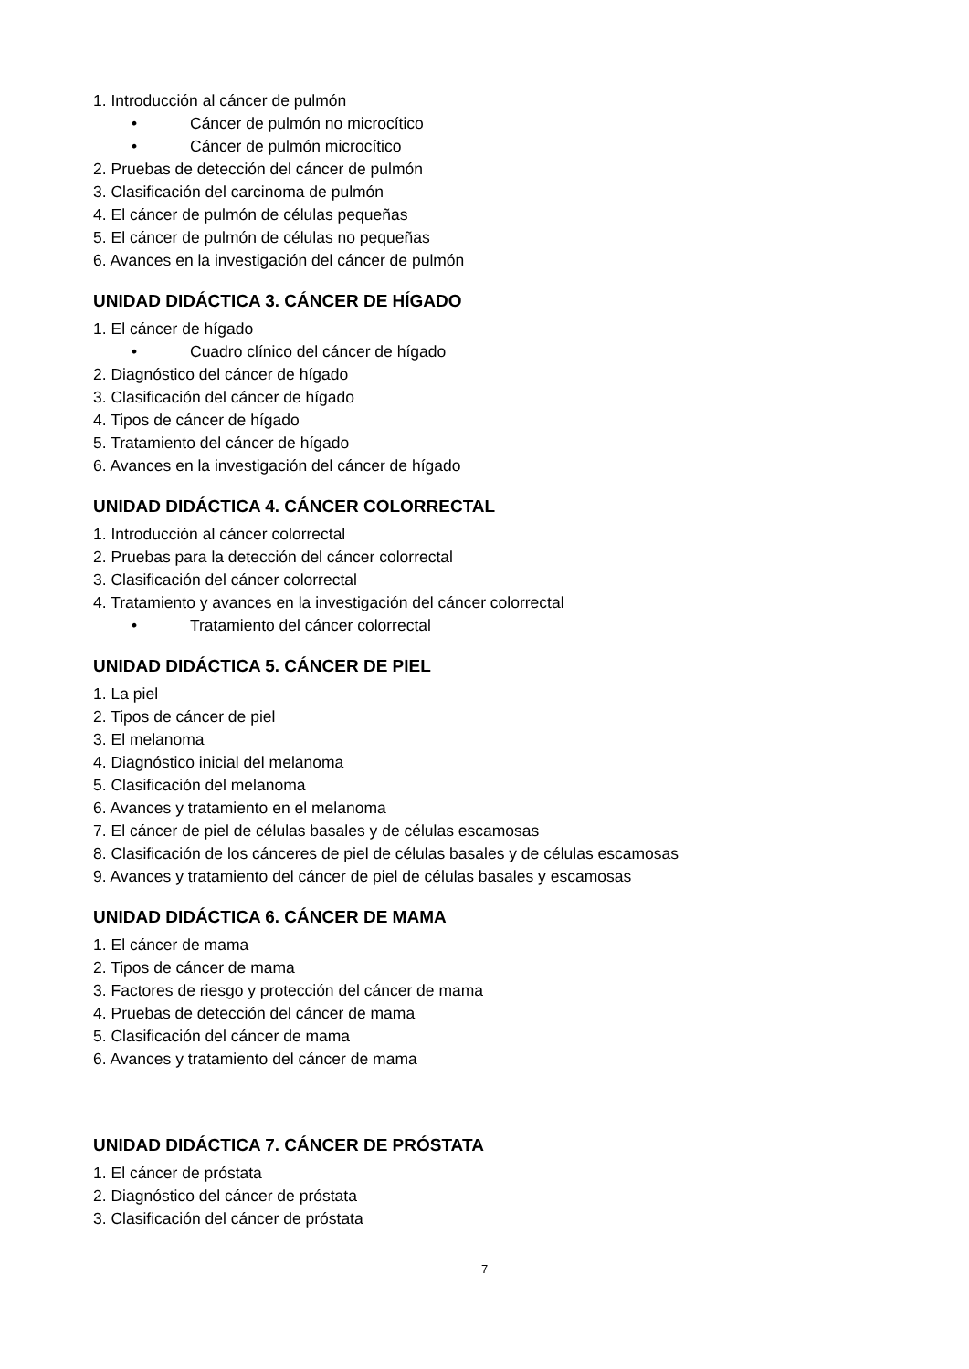1. Introducción al cáncer de pulmón
• Cáncer de pulmón no microcítico
• Cáncer de pulmón microcítico
2. Pruebas de detección del cáncer de pulmón
3. Clasificación del carcinoma de pulmón
4. El cáncer de pulmón de células pequeñas
5. El cáncer de pulmón de células no pequeñas
6. Avances en la investigación del cáncer de pulmón
UNIDAD DIDÁCTICA 3. CÁNCER DE HÍGADO
1. El cáncer de hígado
• Cuadro clínico del cáncer de hígado
2. Diagnóstico del cáncer de hígado
3. Clasificación del cáncer de hígado
4. Tipos de cáncer de hígado
5. Tratamiento del cáncer de hígado
6. Avances en la investigación del cáncer de hígado
UNIDAD DIDÁCTICA 4. CÁNCER COLORRECTAL
1. Introducción al cáncer colorrectal
2. Pruebas para la detección del cáncer colorrectal
3. Clasificación del cáncer colorrectal
4. Tratamiento y avances en la investigación del cáncer colorrectal
• Tratamiento del cáncer colorrectal
UNIDAD DIDÁCTICA 5. CÁNCER DE PIEL
1. La piel
2. Tipos de cáncer de piel
3. El melanoma
4. Diagnóstico inicial del melanoma
5. Clasificación del melanoma
6. Avances y tratamiento en el melanoma
7. El cáncer de piel de células basales y de células escamosas
8. Clasificación de los cánceres de piel de células basales y de células escamosas
9. Avances y tratamiento del cáncer de piel de células basales y escamosas
UNIDAD DIDÁCTICA 6. CÁNCER DE MAMA
1. El cáncer de mama
2. Tipos de cáncer de mama
3. Factores de riesgo y protección del cáncer de mama
4. Pruebas de detección del cáncer de mama
5. Clasificación del cáncer de mama
6. Avances y tratamiento del cáncer de mama
UNIDAD DIDÁCTICA 7. CÁNCER DE PRÓSTATA
1. El cáncer de próstata
2. Diagnóstico del cáncer de próstata
3. Clasificación del cáncer de próstata
7